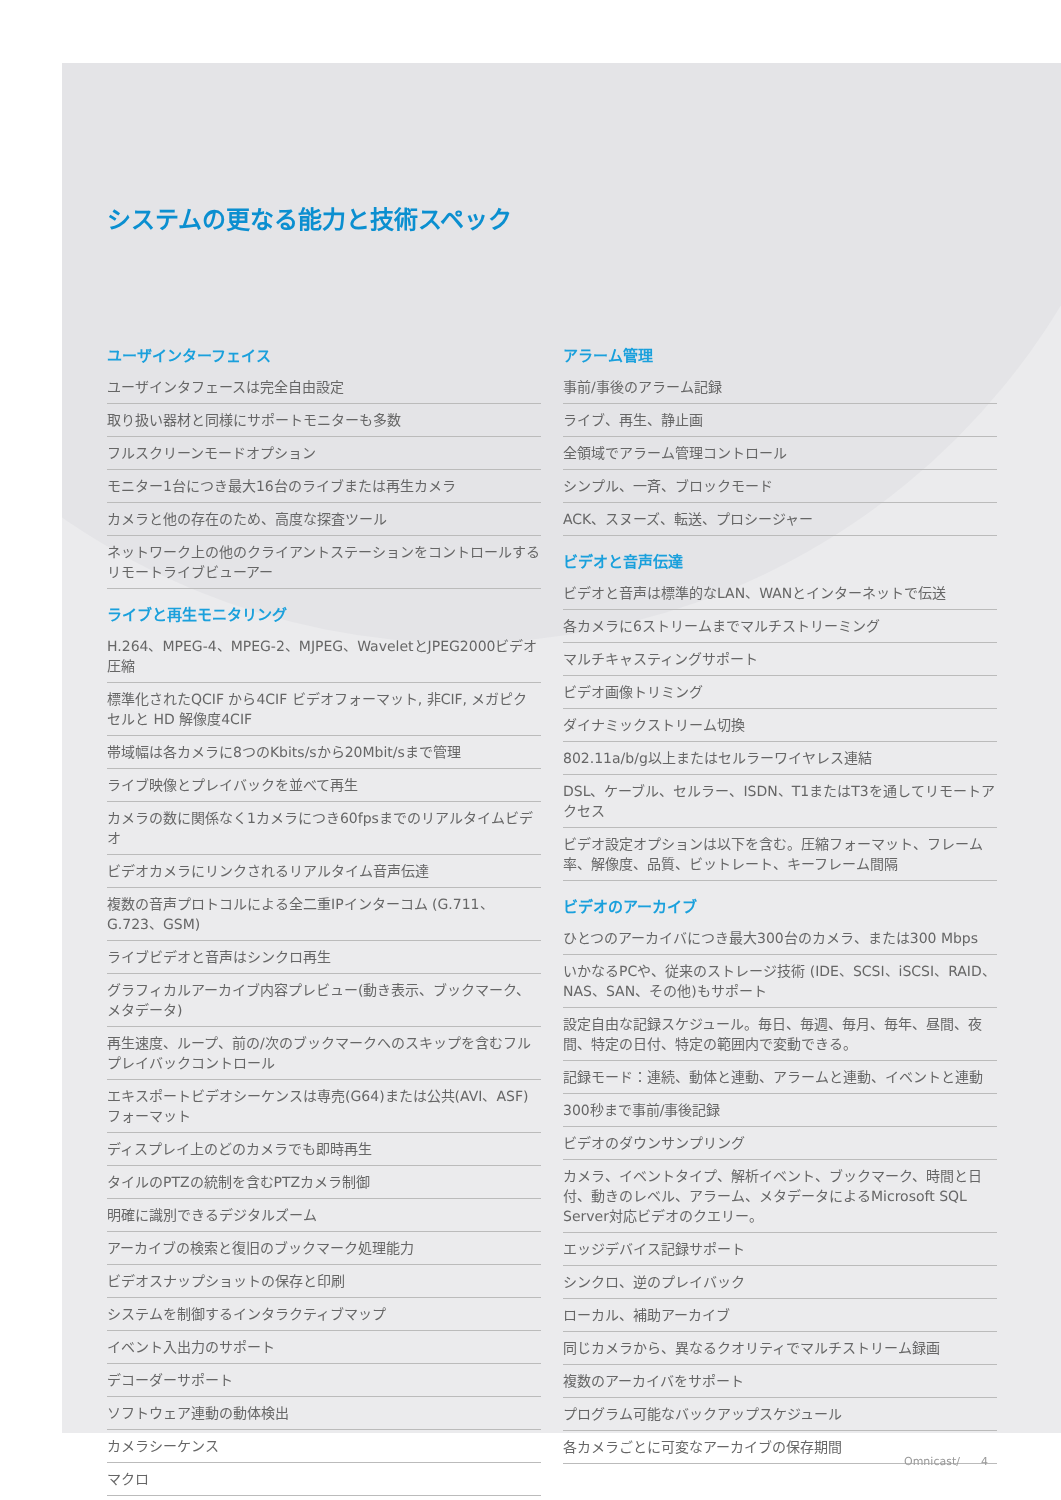システムの更なる能力と技術スペック
ユーザインターフェイス
ユーザインタフェースは完全自由設定
取り扱い器材と同様にサポートモニターも多数
フルスクリーンモードオプション
モニター1台につき最大16台のライブまたは再生カメラ
カメラと他の存在のため、高度な探査ツール
ネットワーク上の他のクライアントステーションをコントロールするリモートライブビューアー
ライブと再生モニタリング
H.264、MPEG-4、MPEG-2、MJPEG、WaveletとJPEG2000ビデオ圧縮
標準化されたQCIF から4CIF ビデオフォーマット, 非CIF, メガピクセルと HD 解像度4CIF
帯域幅は各カメラに8つのKbits/sから20Mbit/sまで管理
ライブ映像とプレイバックを並べて再生
カメラの数に関係なく1カメラにつき60fpsまでのリアルタイムビデオ
ビデオカメラにリンクされるリアルタイム音声伝達
複数の音声プロトコルによる全二重IPインターコム (G.711、G.723、GSM)
ライブビデオと音声はシンクロ再生
グラフィカルアーカイブ内容プレビュー(動き表示、ブックマーク、メタデータ)
再生速度、ループ、前の/次のブックマークへのスキップを含むフルプレイバックコントロール
エキスポートビデオシーケンスは専売(G64)または公共(AVI、ASF)フォーマット
ディスプレイ上のどのカメラでも即時再生
タイルのPTZの統制を含むPTZカメラ制御
明確に識別できるデジタルズーム
アーカイブの検索と復旧のブックマーク処理能力
ビデオスナップショットの保存と印刷
システムを制御するインタラクティブマップ
イベント入出力のサポート
デコーダーサポート
ソフトウェア連動の動体検出
カメラシーケンス
マクロ
アラーム管理
事前/事後のアラーム記録
ライブ、再生、静止画
全領域でアラーム管理コントロール
シンプル、一斉、ブロックモード
ACK、スヌーズ、転送、プロシージャー
ビデオと音声伝達
ビデオと音声は標準的なLAN、WANとインターネットで伝送
各カメラに6ストリームまでマルチストリーミング
マルチキャスティングサポート
ビデオ画像トリミング
ダイナミックストリーム切換
802.11a/b/g以上またはセルラーワイヤレス連結
DSL、ケーブル、セルラー、ISDN、T1またはT3を通してリモートアクセス
ビデオ設定オプションは以下を含む。圧縮フォーマット、フレーム率、解像度、品質、ビットレート、キーフレーム間隔
ビデオのアーカイブ
ひとつのアーカイバにつき最大300台のカメラ、または300 Mbps
いかなるPCや、従来のストレージ技術 (IDE、SCSI、iSCSI、RAID、NAS、SAN、その他)もサポート
設定自由な記録スケジュール。毎日、毎週、毎月、毎年、昼間、夜間、特定の日付、特定の範囲内で変動できる。
記録モード：連続、動体と連動、アラームと連動、イベントと連動
300秒まで事前/事後記録
ビデオのダウンサンプリング
カメラ、イベントタイプ、解析イベント、ブックマーク、時間と日付、動きのレベル、アラーム、メタデータによるMicrosoft SQL Server対応ビデオのクエリー。
エッジデバイス記録サポート
シンクロ、逆のプレイバック
ローカル、補助アーカイブ
同じカメラから、異なるクオリティでマルチストリーム録画
複数のアーカイバをサポート
プログラム可能なバックアップスケジュール
各カメラごとに可変なアーカイブの保存期間
Omnicast/ 4